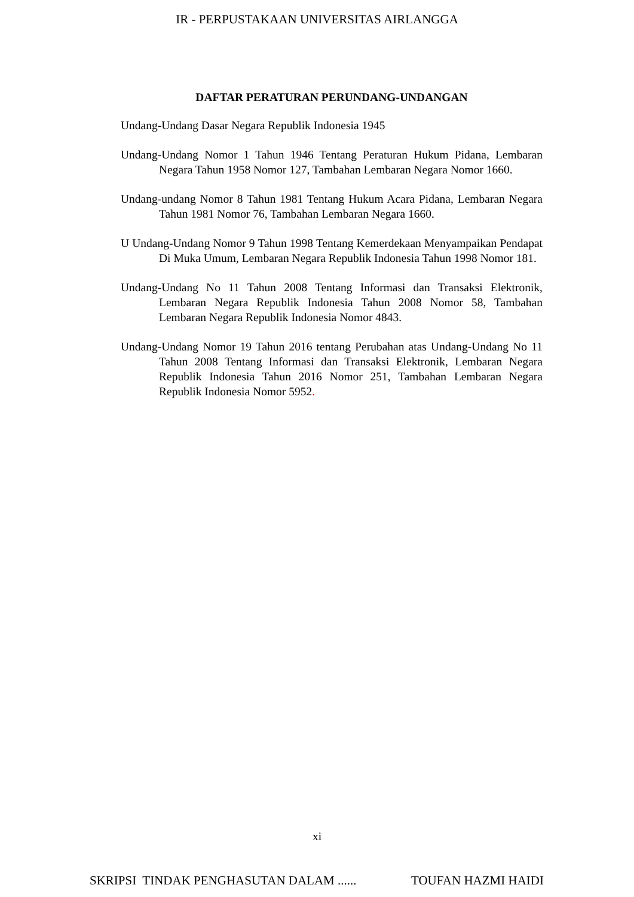IR - PERPUSTAKAAN UNIVERSITAS AIRLANGGA
DAFTAR PERATURAN PERUNDANG-UNDANGAN
Undang-Undang Dasar Negara Republik Indonesia 1945
Undang-Undang Nomor 1 Tahun 1946 Tentang Peraturan Hukum Pidana, Lembaran Negara Tahun 1958 Nomor 127, Tambahan Lembaran Negara Nomor 1660.
Undang-undang Nomor 8 Tahun 1981 Tentang Hukum Acara Pidana, Lembaran Negara Tahun 1981 Nomor 76, Tambahan Lembaran Negara 1660.
U Undang-Undang Nomor 9 Tahun 1998 Tentang Kemerdekaan Menyampaikan Pendapat Di Muka Umum, Lembaran Negara Republik Indonesia Tahun 1998 Nomor 181.
Undang-Undang No 11 Tahun 2008 Tentang Informasi dan Transaksi Elektronik, Lembaran Negara Republik Indonesia Tahun 2008 Nomor 58, Tambahan Lembaran Negara Republik Indonesia Nomor 4843.
Undang-Undang Nomor 19 Tahun 2016 tentang Perubahan atas Undang-Undang No 11 Tahun 2008 Tentang Informasi dan Transaksi Elektronik, Lembaran Negara Republik Indonesia Tahun 2016 Nomor 251, Tambahan Lembaran Negara Republik Indonesia Nomor 5952.
xi
SKRIPSI TINDAK PENGHASUTAN DALAM ...... TOUFAN HAZMI HAIDI